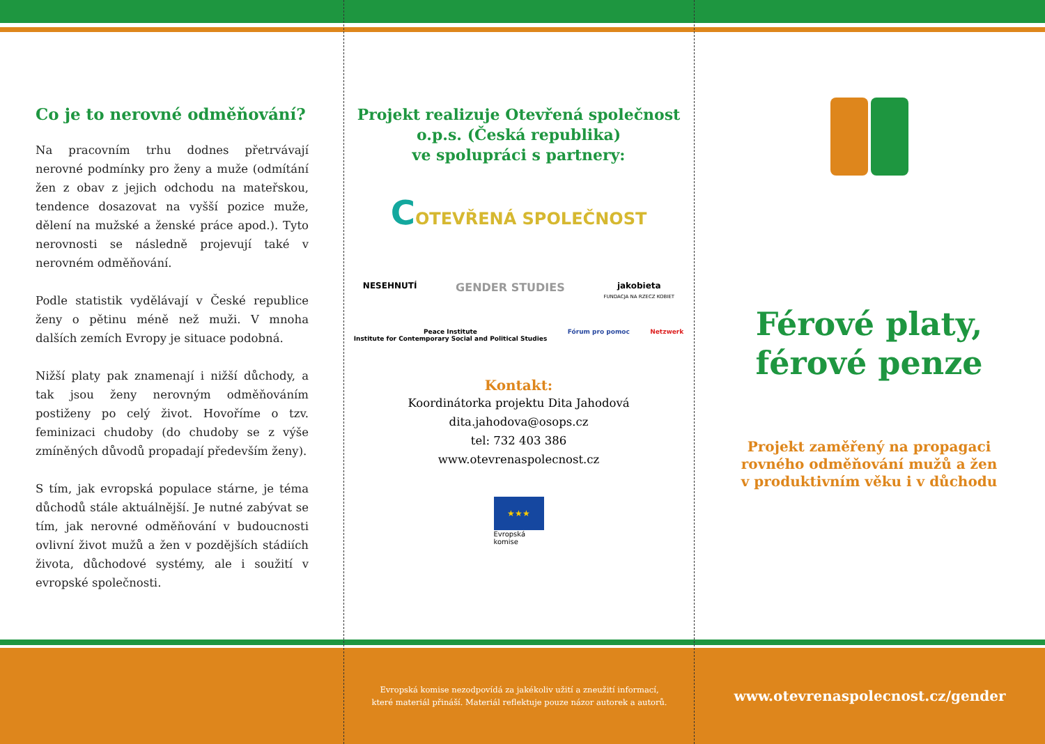Co je to nerovné odměňování?
Na pracovním trhu dodnes přetrvávají nerovné podmínky pro ženy a muže (odmítání žen z obav z jejich odchodu na mateřskou, tendence dosazovat na vyšší pozice muže, dělení na mužské a ženské práce apod.). Tyto nerovnosti se následně projevují také v nerovném odměňování.
Podle statistik vydělávají v České republice ženy o pětinu méně než muži. V mnoha dalších zemích Evropy je situace podobná.
Nižší platy pak znamenají i nižší důchody, a tak jsou ženy nerovným odměňováním postiženy po celý život. Hovoříme o tzv. feminizaci chudoby (do chudoby se z výše zmíněných důvodů propadají především ženy).
S tím, jak evropská populace stárne, je téma důchodů stále aktuálnější. Je nutné zabývat se tím, jak nerovné odměňování v budoucnosti ovlivní život mužů a žen v pozdějších stádiích života, důchodové systémy, ale i soužití v evropské společnosti.
Projekt realizuje Otevřená společnost o.p.s. (Česká republika)
ve spolupráci s partnery:
COTEVŘENÁ SPOLEČNOST
NESEHNUTÍ GENDER STUDIES jakobieta
FUNDACJA NA RZECZ KOBIET
Peace Institute
Institute for Contemporary Social and Political Studies Fórum pro pomoc Netzwerk
Kontakt:
Koordinátorka projektu Dita Jahodová
dita.jahodova@osops.cz
tel: 732 403 386
www.otevrenaspolecnost.cz
★★★
Evropská
komise
Férové platy,
férové penze
Projekt zaměřený na propagaci
rovného odměňování mužů a žen
v produktivním věku i v důchodu
Evropská komise nezodpovídá za jakékoliv užití a zneužití informací,
které materiál přináší. Materiál reflektuje pouze názor autorek a autorů.
www.otevrenaspolecnost.cz/gender